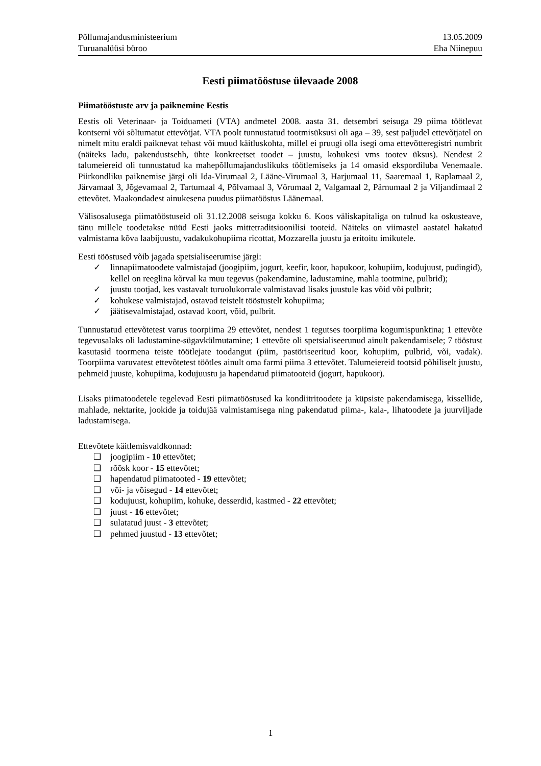Põllumajandusministeerium
Turuanalüüsi büroo
13.05.2009
Eha Niinepuu
Eesti piimatööstuse ülevaade 2008
Piimatööstuste arv ja paiknemine Eestis
Eestis oli Veterinaar- ja Toiduameti (VTA) andmetel 2008. aasta 31. detsembri seisuga 29 piima töötlevat kontserni või sõltumatut ettevõtjat. VTA poolt tunnustatud tootmisüksusi oli aga – 39, sest paljudel ettevõtjatel on nimelt mitu eraldi paiknevat tehast või muud käitluskohta, millel ei pruugi olla isegi oma ettevõtteregistri numbrit (näiteks ladu, pakendustsehh, ühte konkreetset toodet – juustu, kohukesi vms tootev üksus). Nendest 2 talumeiereid oli tunnustatud ka mahepõllumajanduslikuks töötlemiseks ja 14 omasid ekspordiluba Venemaale. Piirkondliku paiknemise järgi oli Ida-Virumaal 2, Lääne-Virumaal 3, Harjumaal 11, Saaremaal 1, Raplamaal 2, Järvamaal 3, Jõgevamaal 2, Tartumaal 4, Põlvamaal 3, Võrumaal 2, Valgamaal 2, Pärnumaal 2 ja Viljandimaal 2 ettevõtet. Maakondadest ainukesena puudus piimatööstus Läänemaal.
Välisosalusega piimatööstuseid oli 31.12.2008 seisuga kokku 6. Koos väliskapitaliga on tulnud ka oskusteave, tänu millele toodetakse nüüd Eesti jaoks mittetraditsioonilisi tooteid. Näiteks on viimastel aastatel hakatud valmistama kõva laabijuustu, vadakukohupiima ricottat, Mozzarella juustu ja eritoitu imikutele.
Eesti tööstused võib jagada spetsialiseerumise järgi:
✓ linnapiimatoodete valmistajad (joogipiim, jogurt, keefir, koor, hapukoor, kohupiim, kodujuust, pudingid), kellel on reeglina kõrval ka muu tegevus (pakendamine, ladustamine, mahla tootmine, pulbrid);
✓ juustu tootjad, kes vastavalt turuolukorrale valmistavad lisaks juustule kas võid või pulbrit;
✓ kohukese valmistajad, ostavad teistelt tööstustelt kohupiima;
✓ jäätisevalmistajad, ostavad koort, võid, pulbrit.
Tunnustatud ettevõtetest varus toorpiima 29 ettevõtet, nendest 1 tegutses toorpiima kogumispunktina; 1 ettevõte tegevusalaks oli ladustamine-sügavkülmutamine; 1 ettevõte oli spetsialiseerunud ainult pakendamisele; 7 tööstust kasutasid toormena teiste töötlejate toodangut (piim, pastöriseeritud koor, kohupiim, pulbrid, või, vadak). Toorpiima varuvatest ettevõtetest töötles ainult oma farmi piima 3 ettevõtet. Talumeiereid tootsid põhiliselt juustu, pehmeid juuste, kohupiima, kodujuustu ja hapendatud piimatooteid (jogurt, hapukoor).
Lisaks piimatoodetele tegelevad Eesti piimatööstused ka kondiitritoodete ja küpsiste pakendamisega, kissellide, mahlade, nektarite, jookide ja toidujää valmistamisega ning pakendatud piima-, kala-, lihatoodete ja juurviljade ladustamisega.
Ettevõtete käitlemisvaldkonnad:
❑ joogipiim - 10 ettevõtet;
❑ rõõsk koor - 15 ettevõtet;
❑ hapendatud piimatooted - 19 ettevõtet;
❑ või- ja võisegud - 14 ettevõtet;
❑ kodujuust, kohupiim, kohuke, desserdid, kastmed - 22 ettevõtet;
❑ juust - 16 ettevõtet;
❑ sulatatud juust - 3 ettevõtet;
❑ pehmed juustud - 13 ettevõtet;
1